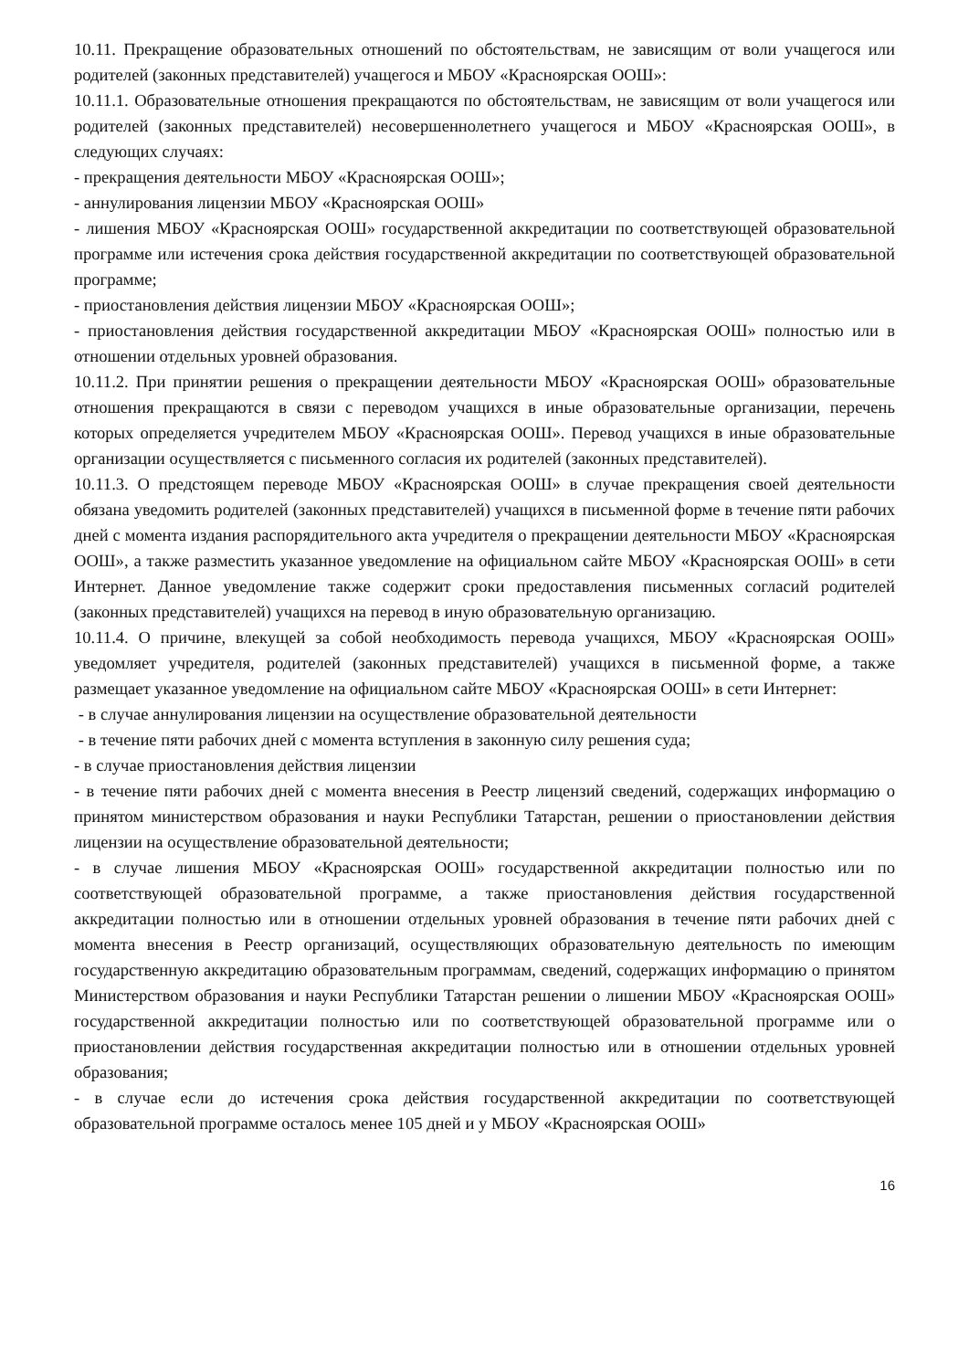10.11. Прекращение образовательных отношений по обстоятельствам, не зависящим от воли учащегося или родителей (законных представителей) учащегося и МБОУ «Красноярская ООШ»:
10.11.1. Образовательные отношения прекращаются по обстоятельствам, не зависящим от воли учащегося или родителей (законных представителей) несовершеннолетнего учащегося и МБОУ «Красноярская ООШ», в следующих случаях:
- прекращения деятельности МБОУ «Красноярская ООШ»;
- аннулирования лицензии МБОУ «Красноярская ООШ»
- лишения МБОУ «Красноярская ООШ» государственной аккредитации по соответствующей образовательной программе или истечения срока действия государственной аккредитации по соответствующей образовательной программе;
- приостановления действия лицензии МБОУ «Красноярская ООШ»;
- приостановления действия государственной аккредитации МБОУ «Красноярская ООШ» полностью или в отношении отдельных уровней образования.
10.11.2. При принятии решения о прекращении деятельности МБОУ «Красноярская ООШ» образовательные отношения прекращаются в связи с переводом учащихся в иные образовательные организации, перечень которых определяется учредителем МБОУ «Красноярская ООШ». Перевод учащихся в иные образовательные организации осуществляется с письменного согласия их родителей (законных представителей).
10.11.3. О предстоящем переводе МБОУ «Красноярская ООШ» в случае прекращения своей деятельности обязана уведомить родителей (законных представителей) учащихся в письменной форме в течение пяти рабочих дней с момента издания распорядительного акта учредителя о прекращении деятельности МБОУ «Красноярская ООШ», а также разместить указанное уведомление на официальном сайте МБОУ «Красноярская ООШ» в сети Интернет. Данное уведомление также содержит сроки предоставления письменных согласий родителей (законных представителей) учащихся на перевод в иную образовательную организацию.
10.11.4. О причине, влекущей за собой необходимость перевода учащихся, МБОУ «Красноярская ООШ» уведомляет учредителя, родителей (законных представителей) учащихся в письменной форме, а также размещает указанное уведомление на официальном сайте МБОУ «Красноярская ООШ» в сети Интернет:
- в случае аннулирования лицензии на осуществление образовательной деятельности
- в течение пяти рабочих дней с момента вступления в законную силу решения суда;
- в случае приостановления действия лицензии
- в течение пяти рабочих дней с момента внесения в Реестр лицензий сведений, содержащих информацию о принятом министерством образования и науки Республики Татарстан, решении о приостановлении действия лицензии на осуществление образовательной деятельности;
- в случае лишения МБОУ «Красноярская ООШ» государственной аккредитации полностью или по соответствующей образовательной программе, а также приостановления действия государственной аккредитации полностью или в отношении отдельных уровней образования в течение пяти рабочих дней с момента внесения в Реестр организаций, осуществляющих образовательную деятельность по имеющим государственную аккредитацию образовательным программам, сведений, содержащих информацию о принятом Министерством образования и науки Республики Татарстан решении о лишении МБОУ «Красноярская ООШ» государственной аккредитации полностью или по соответствующей образовательной программе или о приостановлении действия государственная аккредитации полностью или в отношении отдельных уровней образования;
- в случае если до истечения срока действия государственной аккредитации по соответствующей образовательной программе осталось менее 105 дней и у МБОУ «Красноярская ООШ»
16